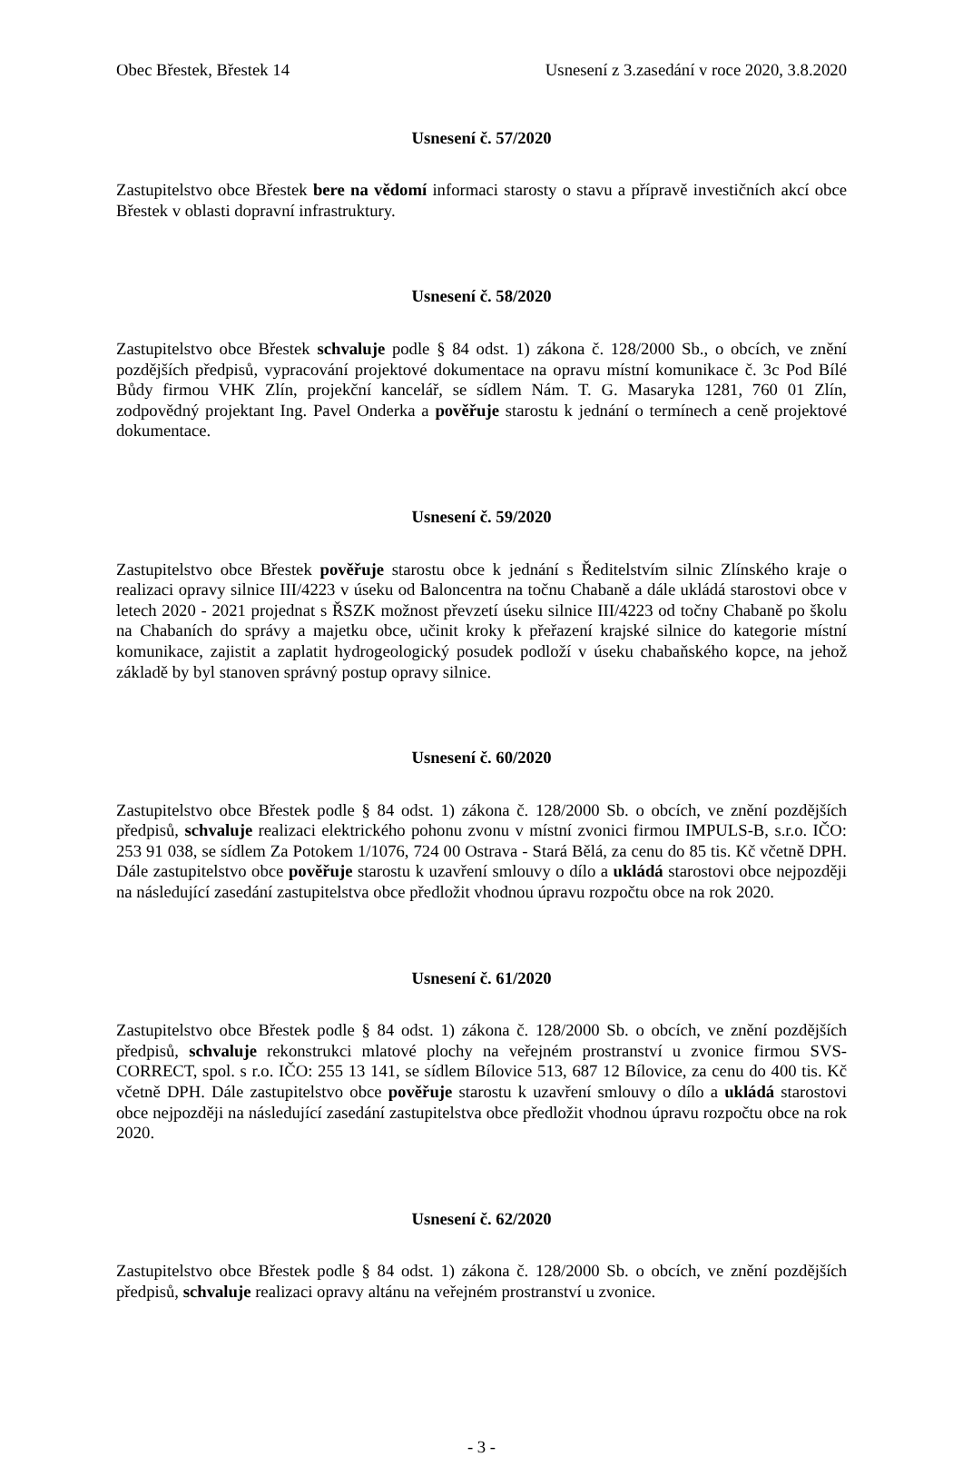Obec Břestek, Břestek 14 Usnesení z 3.zasedání v roce 2020, 3.8.2020
Usnesení č. 57/2020
Zastupitelstvo obce Břestek bere na vědomí informaci starosty o stavu a přípravě investičních akcí obce Břestek v oblasti dopravní infrastruktury.
Usnesení č. 58/2020
Zastupitelstvo obce Břestek schvaluje podle § 84 odst. 1) zákona č. 128/2000 Sb., o obcích, ve znění pozdějších předpisů, vypracování projektové dokumentace na opravu místní komunikace č. 3c Pod Bílé Bůdy firmou VHK Zlín, projekční kancelář, se sídlem Nám. T. G. Masaryka 1281, 760 01 Zlín, zodpovědný projektant Ing. Pavel Onderka a pověřuje starostu k jednání o termínech a ceně projektové dokumentace.
Usnesení č. 59/2020
Zastupitelstvo obce Břestek pověřuje starostu obce k jednání s Ředitelstvím silnic Zlínského kraje o realizaci opravy silnice III/4223 v úseku od Baloncentra na točnu Chabaně a dále ukládá starostovi obce v letech 2020 - 2021 projednat s ŘSZK možnost převzetí úseku silnice III/4223 od točny Chabaně po školu na Chabaních do správy a majetku obce, učinit kroky k přeřazení krajské silnice do kategorie místní komunikace, zajistit a zaplatit hydrogeologický posudek podloží v úseku chabaňského kopce, na jehož základě by byl stanoven správný postup opravy silnice.
Usnesení č. 60/2020
Zastupitelstvo obce Břestek podle § 84 odst. 1) zákona č. 128/2000 Sb. o obcích, ve znění pozdějších předpisů, schvaluje realizaci elektrického pohonu zvonu v místní zvonici firmou IMPULS-B, s.r.o. IČO: 253 91 038, se sídlem Za Potokem 1/1076, 724 00 Ostrava - Stará Bělá, za cenu do 85 tis. Kč včetně DPH. Dále zastupitelstvo obce pověřuje starostu k uzavření smlouvy o dílo a ukládá starostovi obce nejpozději na následující zasedání zastupitelstva obce předložit vhodnou úpravu rozpočtu obce na rok 2020.
Usnesení č. 61/2020
Zastupitelstvo obce Břestek podle § 84 odst. 1) zákona č. 128/2000 Sb. o obcích, ve znění pozdějších předpisů, schvaluje rekonstrukci mlatové plochy na veřejném prostranství u zvonice firmou SVS-CORRECT, spol. s r.o. IČO: 255 13 141, se sídlem Bílovice 513, 687 12 Bílovice, za cenu do 400 tis. Kč včetně DPH. Dále zastupitelstvo obce pověřuje starostu k uzavření smlouvy o dílo a ukládá starostovi obce nejpozději na následující zasedání zastupitelstva obce předložit vhodnou úpravu rozpočtu obce na rok 2020.
Usnesení č. 62/2020
Zastupitelstvo obce Břestek podle § 84 odst. 1) zákona č. 128/2000 Sb. o obcích, ve znění pozdějších předpisů, schvaluje realizaci opravy altánu na veřejném prostranství u zvonice.
- 3 -